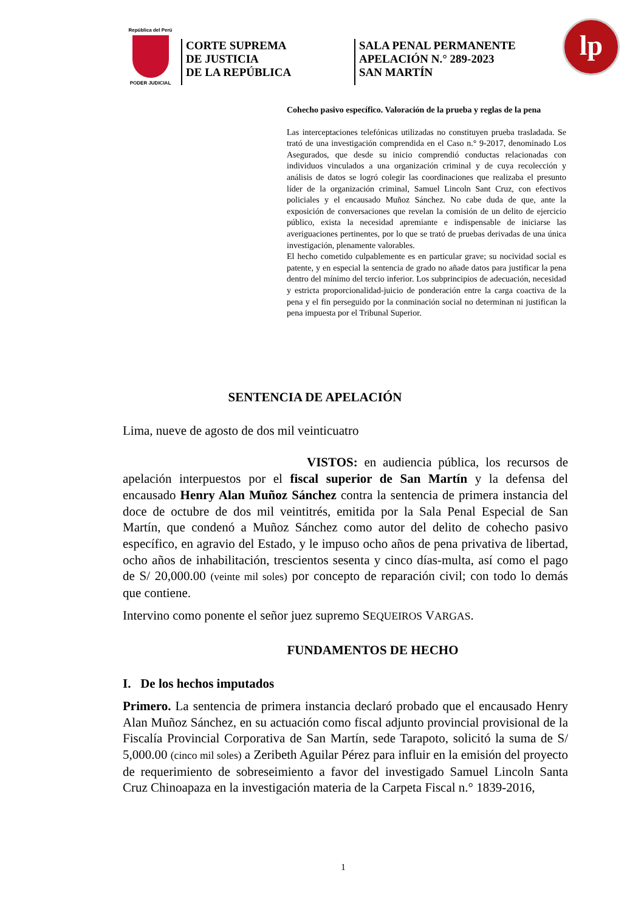República del Perú
PODER JUDICIAL
CORTE SUPREMA
DE JUSTICIA
DE LA REPÚBLICA
SALA PENAL PERMANENTE
APELACIÓN N.° 289-2023
SAN MARTÍN
lp
Cohecho pasivo específico. Valoración de la prueba y reglas de la pena
Las interceptaciones telefónicas utilizadas no constituyen prueba trasladada. Se trató de una investigación comprendida en el Caso n.° 9-2017, denominado Los Asegurados, que desde su inicio comprendió conductas relacionadas con individuos vinculados a una organización criminal y de cuya recolección y análisis de datos se logró colegir las coordinaciones que realizaba el presunto líder de la organización criminal, Samuel Lincoln Sant Cruz, con efectivos policiales y el encausado Muñoz Sánchez. No cabe duda de que, ante la exposición de conversaciones que revelan la comisión de un delito de ejercicio público, exista la necesidad apremiante e indispensable de iniciarse las averiguaciones pertinentes, por lo que se trató de pruebas derivadas de una única investigación, plenamente valorables.
El hecho cometido culpablemente es en particular grave; su nocividad social es patente, y en especial la sentencia de grado no añade datos para justificar la pena dentro del mínimo del tercio inferior. Los subprincipios de adecuación, necesidad y estricta proporcionalidad-juicio de ponderación entre la carga coactiva de la pena y el fin perseguido por la conminación social no determinan ni justifican la pena impuesta por el Tribunal Superior.
SENTENCIA DE APELACIÓN
Lima, nueve de agosto de dos mil veinticuatro
VISTOS: en audiencia pública, los recursos de apelación interpuestos por el fiscal superior de San Martín y la defensa del encausado Henry Alan Muñoz Sánchez contra la sentencia de primera instancia del doce de octubre de dos mil veintitrés, emitida por la Sala Penal Especial de San Martín, que condenó a Muñoz Sánchez como autor del delito de cohecho pasivo específico, en agravio del Estado, y le impuso ocho años de pena privativa de libertad, ocho años de inhabilitación, trescientos sesenta y cinco días-multa, así como el pago de S/ 20,000.00 (veinte mil soles) por concepto de reparación civil; con todo lo demás que contiene.
Intervino como ponente el señor juez supremo SEQUEIROS VARGAS.
FUNDAMENTOS DE HECHO
I. De los hechos imputados
Primero. La sentencia de primera instancia declaró probado que el encausado Henry Alan Muñoz Sánchez, en su actuación como fiscal adjunto provincial provisional de la Fiscalía Provincial Corporativa de San Martín, sede Tarapoto, solicitó la suma de S/ 5,000.00 (cinco mil soles) a Zeribeth Aguilar Pérez para influir en la emisión del proyecto de requerimiento de sobreseimiento a favor del investigado Samuel Lincoln Santa Cruz Chinoapaza en la investigación materia de la Carpeta Fiscal n.° 1839-2016,
1